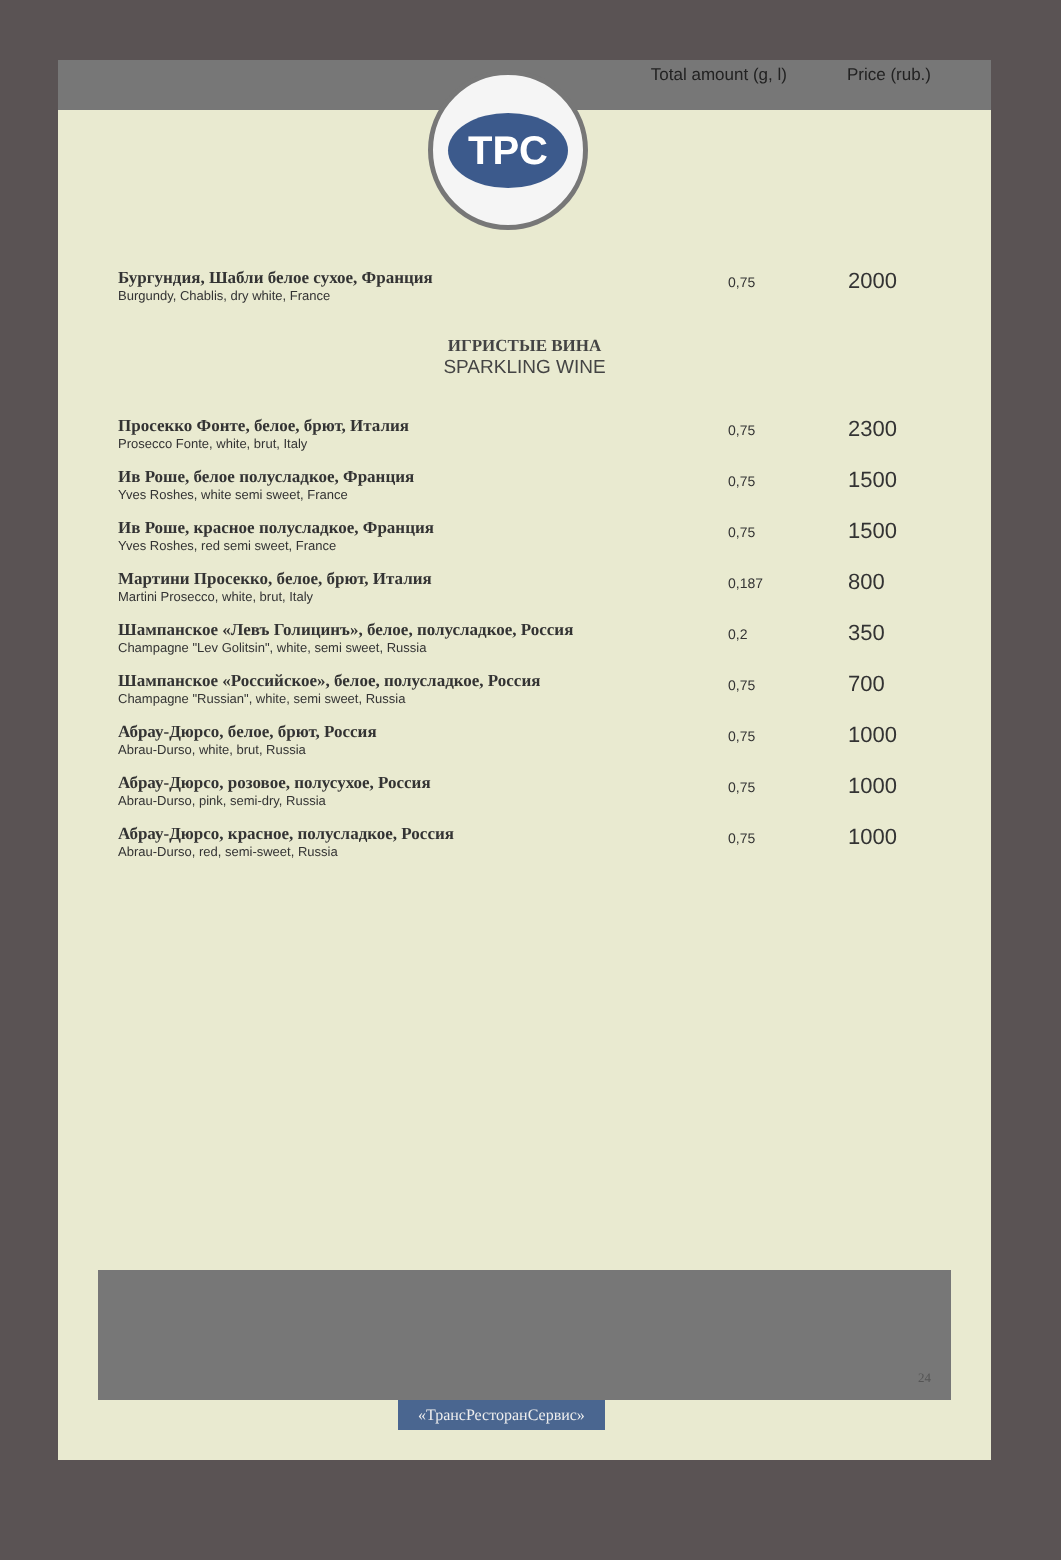Total amount (g, l) Price (rub.)
TPC
| Бургундия, Шабли белое сухое, Франция Burgundy, Chablis, dry white, France | 0,75 | 2000 |
ИГРИСТЫЕ ВИНА
SPARKLING WINE
| Просекко Фонте, белое, брют, Италия Prosecco Fonte, white, brut, Italy | 0,75 | 2300 |
| Ив Роше, белое полусладкое, Франция Yves Roshes, white semi sweet, France | 0,75 | 1500 |
| Ив Роше, красное полусладкое, Франция Yves Roshes, red semi sweet, France | 0,75 | 1500 |
| Мартини Просекко, белое, брют, Италия Martini Prosecco, white, brut, Italy | 0,187 | 800 |
| Шампанское «Левъ Голицинъ», белое, полусладкое, Россия Champagne "Lev Golitsin", white, semi sweet, Russia | 0,2 | 350 |
| Шампанское «Российское», белое, полусладкое, Россия Champagne "Russian", white, semi sweet, Russia | 0,75 | 700 |
| Абрау-Дюрсо, белое, брют, Россия Abrau-Durso, white, brut, Russia | 0,75 | 1000 |
| Абрау-Дюрсо, розовое, полусухое, Россия Abrau-Durso, pink, semi-dry, Russia | 0,75 | 1000 |
| Абрау-Дюрсо, красное, полусладкое, Россия Abrau-Durso, red, semi-sweet, Russia | 0,75 | 1000 |
24
«ТрансРесторанСервис»